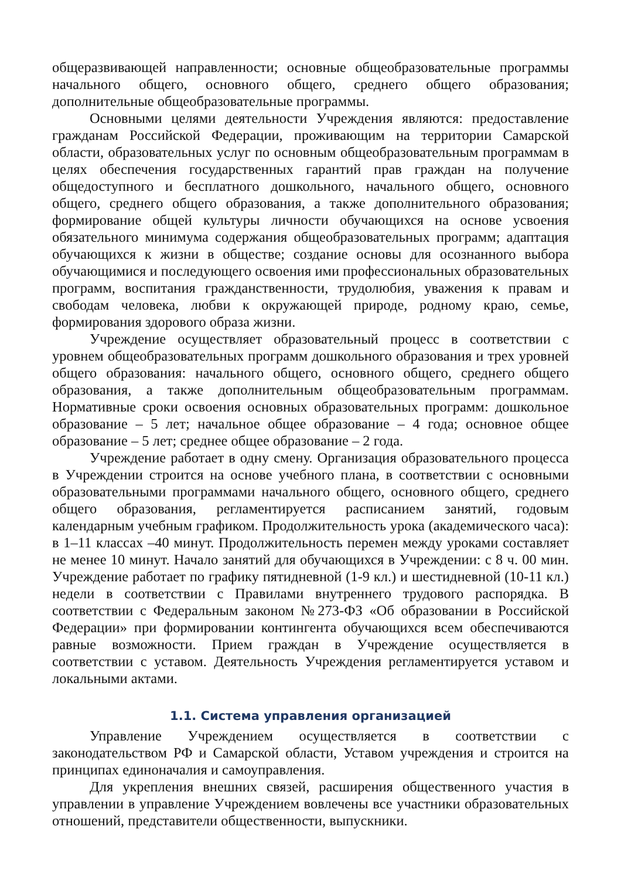общеразвивающей направленности; основные общеобразовательные программы начального общего, основного общего, среднего общего образования; дополнительные общеобразовательные программы.
Основными целями деятельности Учреждения являются: предоставление гражданам Российской Федерации, проживающим на территории Самарской области, образовательных услуг по основным общеобразовательным программам в целях обеспечения государственных гарантий прав граждан на получение общедоступного и бесплатного дошкольного, начального общего, основного общего, среднего общего образования, а также дополнительного образования; формирование общей культуры личности обучающихся на основе усвоения обязательного минимума содержания общеобразовательных программ; адаптация обучающихся к жизни в обществе; создание основы для осознанного выбора обучающимися и последующего освоения ими профессиональных образовательных программ, воспитания гражданственности, трудолюбия, уважения к правам и свободам человека, любви к окружающей природе, родному краю, семье, формирования здорового образа жизни.
Учреждение осуществляет образовательный процесс в соответствии с уровнем общеобразовательных программ дошкольного образования и трех уровней общего образования: начального общего, основного общего, среднего общего образования, а также дополнительным общеобразовательным программам. Нормативные сроки освоения основных образовательных программ: дошкольное образование – 5 лет; начальное общее образование – 4 года; основное общее образование – 5 лет; среднее общее образование – 2 года.
Учреждение работает в одну смену. Организация образовательного процесса в Учреждении строится на основе учебного плана, в соответствии с основными образовательными программами начального общего, основного общего, среднего общего образования, регламентируется расписанием занятий, годовым календарным учебным графиком. Продолжительность урока (академического часа): в 1–11 классах –40 минут. Продолжительность перемен между уроками составляет не менее 10 минут. Начало занятий для обучающихся в Учреждении: с 8 ч. 00 мин. Учреждение работает по графику пятидневной (1-9 кл.) и шестидневной (10-11 кл.) недели в соответствии с Правилами внутреннего трудового распорядка. В соответствии с Федеральным законом №273-ФЗ «Об образовании в Российской Федерации» при формировании контингента обучающихся всем обеспечиваются равные возможности. Прием граждан в Учреждение осуществляется в соответствии с уставом. Деятельность Учреждения регламентируется уставом и локальными актами.
1.1. Система управления организацией
Управление Учреждением осуществляется в соответствии с законодательством РФ и Самарской области, Уставом учреждения и строится на принципах единоначалия и самоуправления.
Для укрепления внешних связей, расширения общественного участия в управлении в управление Учреждением вовлечены все участники образовательных отношений, представители общественности, выпускники.